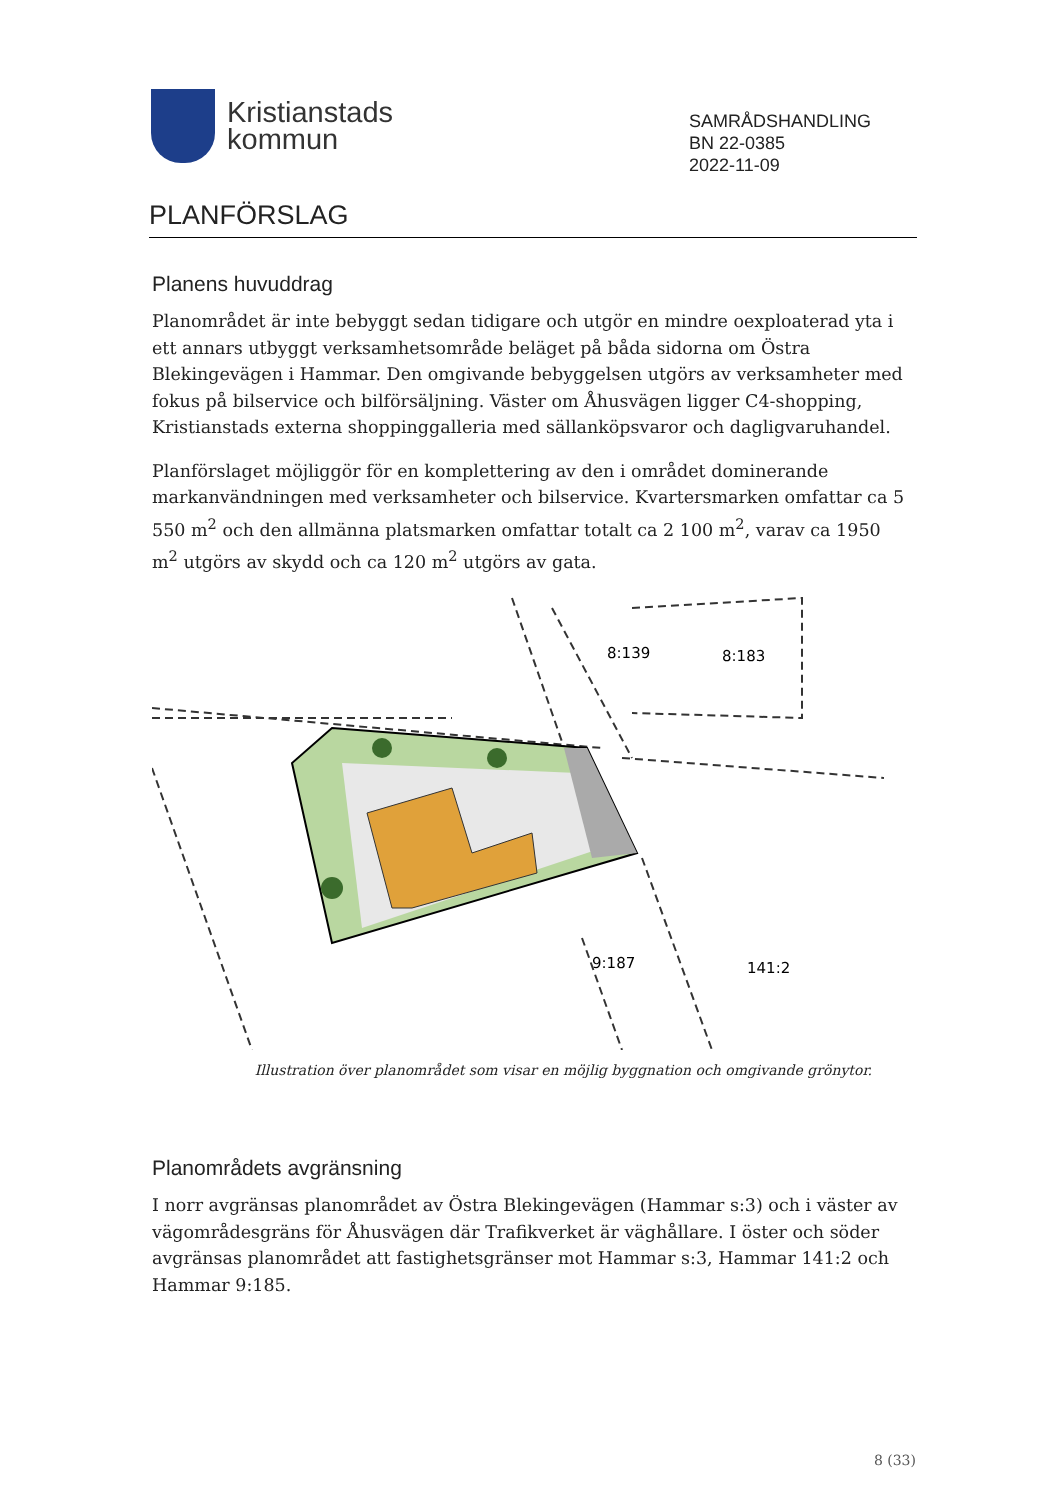Kristianstads
kommun
SAMRÅDSHANDLING
BN 22-0385
2022-11-09
PLANFÖRSLAG
Planens huvuddrag
Planområdet är inte bebyggt sedan tidigare och utgör en mindre oexploaterad yta i ett annars utbyggt verksamhetsområde beläget på båda sidorna om Östra Blekingevägen i Hammar. Den omgivande bebyggelsen utgörs av verksamheter med fokus på bilservice och bilförsäljning. Väster om Åhusvägen ligger C4-shopping, Kristianstads externa shoppinggalleria med sällanköpsvaror och dagligvaruhandel.
Planförslaget möjliggör för en komplettering av den i området dominerande markanvändningen med verksamheter och bilservice. Kvartersmarken omfattar ca 5 550 m<sup>2</sup> och den allmänna platsmarken omfattar totalt ca 2 100 m<sup>2</sup>, varav ca 1950 m<sup>2</sup> utgörs av skydd och ca 120 m<sup>2</sup> utgörs av gata.
8:139
8:183
9:187
141:2
Illustration över planområdet som visar en möjlig byggnation och omgivande grönytor.
Planområdets avgränsning
I norr avgränsas planområdet av Östra Blekingevägen (Hammar s:3) och i väster av vägområdesgräns för Åhusvägen där Trafikverket är väghållare. I öster och söder avgränsas planområdet att fastighetsgränser mot Hammar s:3, Hammar 141:2 och Hammar 9:185.
8 (33)